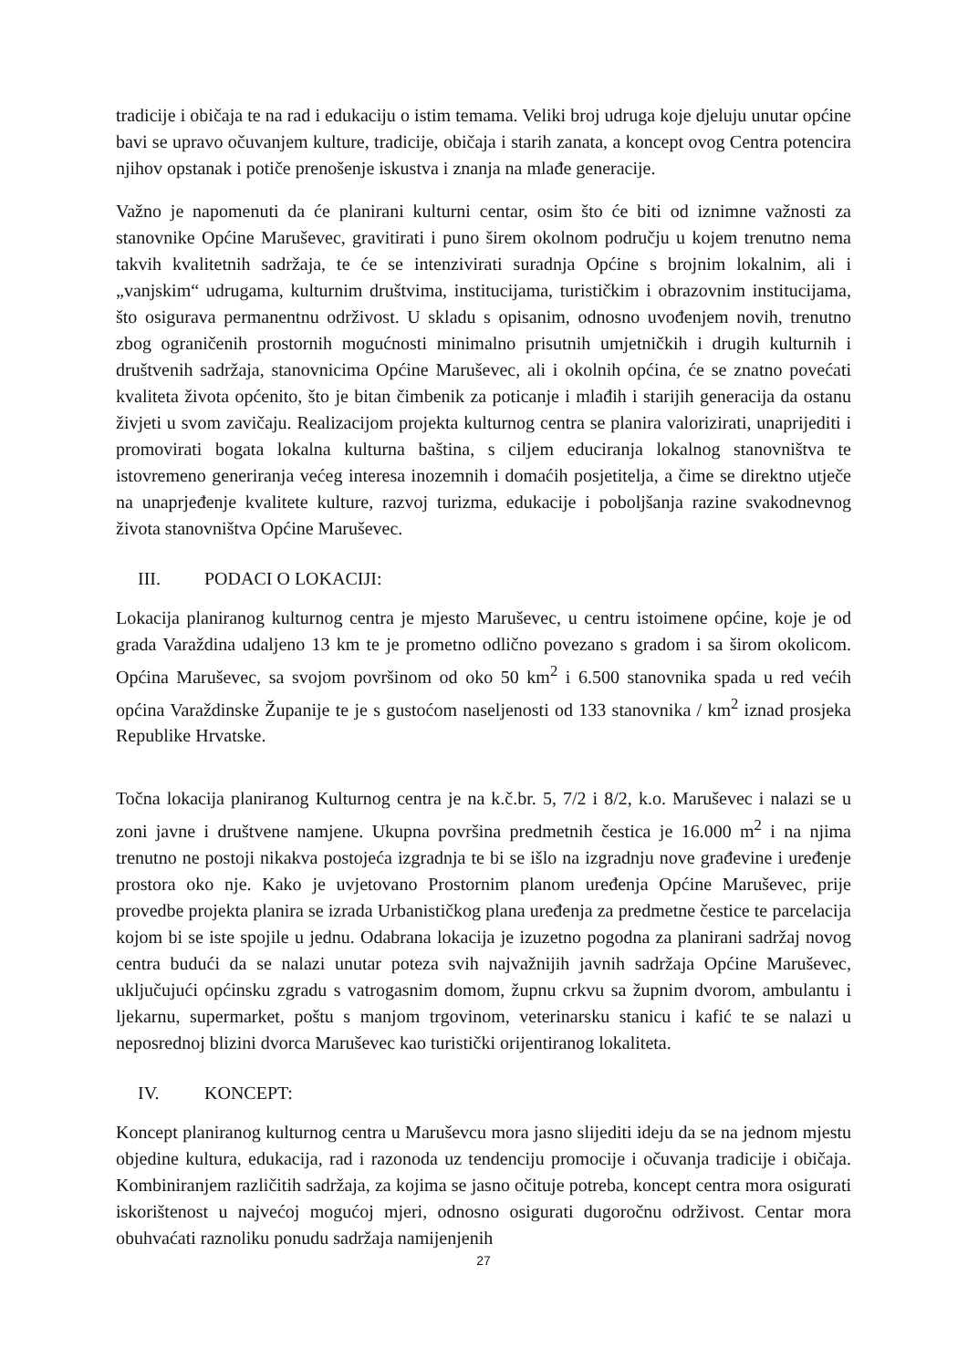tradicije i običaja te na rad i edukaciju o istim temama. Veliki broj udruga koje djeluju unutar općine bavi se upravo očuvanjem kulture, tradicije, običaja i starih zanata, a koncept ovog Centra potencira njihov opstanak i potiče prenošenje iskustva i znanja na mlađe generacije.
Važno je napomenuti da će planirani kulturni centar, osim što će biti od iznimne važnosti za stanovnike Općine Maruševec, gravitirati i puno širem okolnom području u kojem trenutno nema takvih kvalitetnih sadržaja, te će se intenzivirati suradnja Općine s brojnim lokalnim, ali i „vanjskim“ udrugama, kulturnim društvima, institucijama, turističkim i obrazovnim institucijama, što osigurava permanentnu održivost. U skladu s opisanim, odnosno uvođenjem novih, trenutno zbog ograničenih prostornih mogućnosti minimalno prisutnih umjetničkih i drugih kulturnih i društvenih sadržaja, stanovnicima Općine Maruševec, ali i okolnih općina, će se znatno povećati kvaliteta života općenito, što je bitan čimbenik za poticanje i mlađih i starijih generacija da ostanu živjeti u svom zavičaju. Realizacijom projekta kulturnog centra se planira valorizirati, unaprijediti i promovirati bogata lokalna kulturna baština, s ciljem educiranja lokalnog stanovništva te istovremeno generiranja većeg interesa inozemnih i domaćih posjetitelja, a čime se direktno utječe na unaprjeđenje kvalitete kulture, razvoj turizma, edukacije i poboljšanja razine svakodnevnog života stanovništva Općine Maruševec.
III. PODACI O LOKACIJI:
Lokacija planiranog kulturnog centra je mjesto Maruševec, u centru istoimene općine, koje je od grada Varaždina udaljeno 13 km te je prometno odlično povezano s gradom i sa širom okolicom. Općina Maruševec, sa svojom površinom od oko 50 km<sup>2</sup> i 6.500 stanovnika spada u red većih općina Varaždinske Županije te je s gustoćom naseljenosti od 133 stanovnika / km<sup>2</sup> iznad prosjeka Republike Hrvatske.
Točna lokacija planiranog Kulturnog centra je na k.č.br. 5, 7/2 i 8/2, k.o. Maruševec i nalazi se u zoni javne i društvene namjene. Ukupna površina predmetnih čestica je 16.000 m<sup>2</sup> i na njima trenutno ne postoji nikakva postojeća izgradnja te bi se išlo na izgradnju nove građevine i uređenje prostora oko nje. Kako je uvjetovano Prostornim planom uređenja Općine Maruševec, prije provedbe projekta planira se izrada Urbanističkog plana uređenja za predmetne čestice te parcelacija kojom bi se iste spojile u jednu. Odabrana lokacija je izuzetno pogodna za planirani sadržaj novog centra budući da se nalazi unutar poteza svih najvažnijih javnih sadržaja Općine Maruševec, uključujući općinsku zgradu s vatrogasnim domom, župnu crkvu sa župnim dvorom, ambulantu i ljekarnu, supermarket, poštu s manjom trgovinom, veterinarsku stanicu i kafić te se nalazi u neposrednoj blizini dvorca Maruševec kao turistički orijentiranog lokaliteta.
IV. KONCEPT:
Koncept planiranog kulturnog centra u Maruševcu mora jasno slijediti ideju da se na jednom mjestu objedine kultura, edukacija, rad i razonoda uz tendenciju promocije i očuvanja tradicije i običaja. Kombiniranjem različitih sadržaja, za kojima se jasno očituje potreba, koncept centra mora osigurati iskorištenost u najvećoj mogućoj mjeri, odnosno osigurati dugoročnu održivost. Centar mora obuhvaćati raznoliku ponudu sadržaja namijenjenih
27